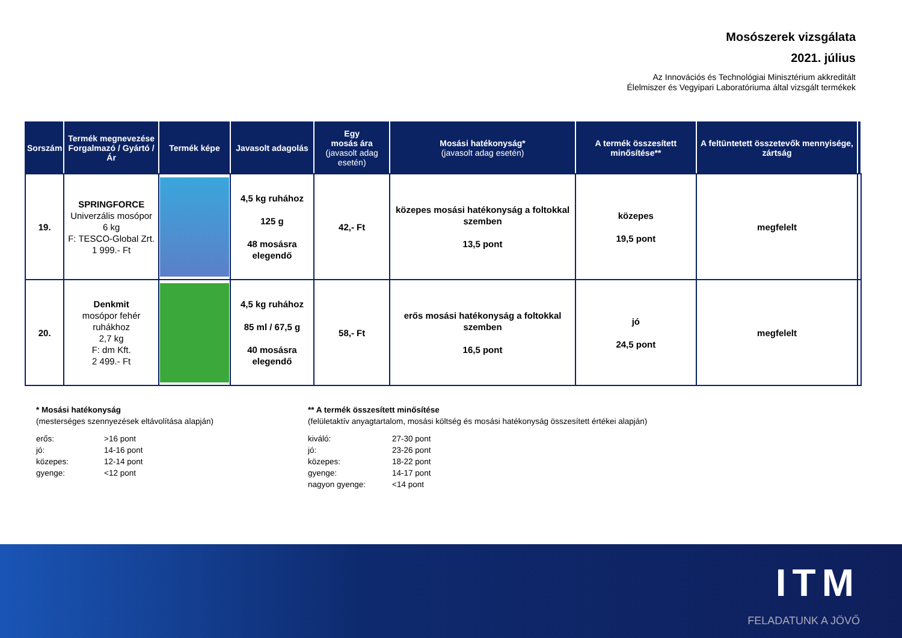Mosószerek vizsgálata
2021. július
Az Innovációs és Technológiai Minisztérium akkreditált
Élelmiszer és Vegyipari Laboratóriuma által vizsgált termékek
| Sorszám | Termék megnevezése Forgalmazó / Gyártó / Ár | Termék képe | Javasolt adagolás | Egy mosás ára (javasolt adag esetén) | Mosási hatékonyság* (javasolt adag esetén) | A termék összesített minősítése** | A feltüntetett összetevők mennyisége, zártság | |
| --- | --- | --- | --- | --- | --- | --- | --- | --- |
| 19. | SPRINGFORCE Univerzális mosópor 6 kg F: TESCO-Global Zrt. 1 999.- Ft | | 4,5 kg ruhához 125 g 48 mosásra elegendő | 42,- Ft | közepes mosási hatékonyság a foltokkal szemben 13,5 pont | közepes 19,5 pont | megfelelt | |
| 20. | Denkmit mosópor fehér ruhákhoz 2,7 kg F: dm Kft. 2 499.- Ft | | 4,5 kg ruhához 85 ml / 67,5 g 40 mosásra elegendő | 58,- Ft | erős mosási hatékonyság a foltokkal szemben 16,5 pont | jó 24,5 pont | megfelelt | |
* Mosási hatékonyság
(mesterséges szennyezések eltávolítása alapján)
erős: >16 pont jó: 14-16 pont közepes: 12-14 pont gyenge: <12 pont
** A termék összesített minősítése
(felületaktív anyagtartalom, mosási költség és mosási hatékonyság összesített értékei alapján)
kiváló: 27-30 pont jó: 23-26 pont közepes: 18-22 pont gyenge: 14-17 pont nagyon gyenge: <14 pont
ITM
FELADATUNK A JÖVŐ